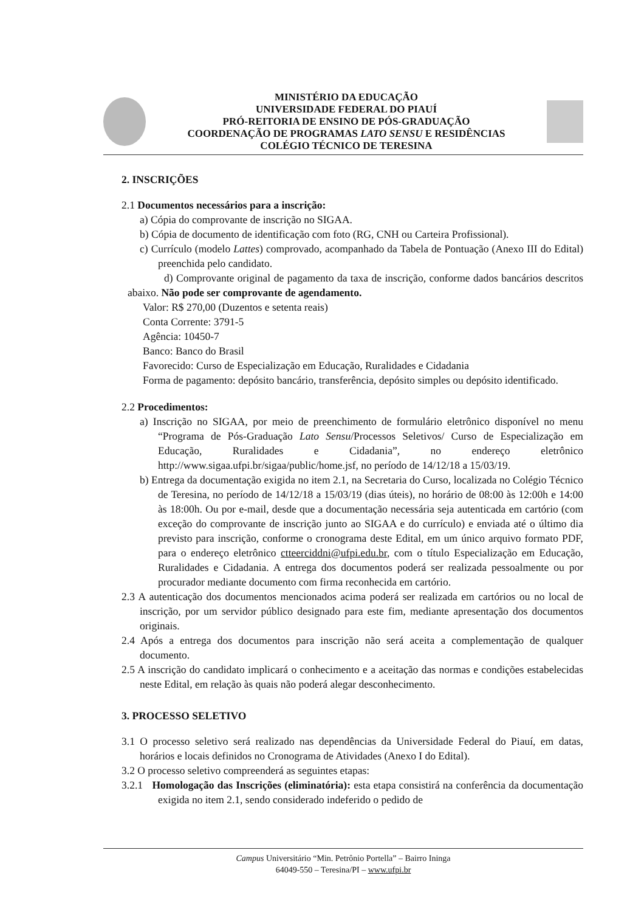MINISTÉRIO DA EDUCAÇÃO
UNIVERSIDADE FEDERAL DO PIAUÍ
PRÓ-REITORIA DE ENSINO DE PÓS-GRADUAÇÃO
COORDENAÇÃO DE PROGRAMAS LATO SENSU E RESIDÊNCIAS
COLÉGIO TÉCNICO DE TERESINA
2. INSCRIÇÕES
2.1 Documentos necessários para a inscrição:
a) Cópia do comprovante de inscrição no SIGAA.
b) Cópia de documento de identificação com foto (RG, CNH ou Carteira Profissional).
c) Currículo (modelo Lattes) comprovado, acompanhado da Tabela de Pontuação (Anexo III do Edital) preenchida pelo candidato.
d) Comprovante original de pagamento da taxa de inscrição, conforme dados bancários descritos abaixo. Não pode ser comprovante de agendamento.
Valor: R$ 270,00 (Duzentos e setenta reais)
Conta Corrente: 3791-5
Agência: 10450-7
Banco: Banco do Brasil
Favorecido: Curso de Especialização em Educação, Ruralidades e Cidadania
Forma de pagamento: depósito bancário, transferência, depósito simples ou depósito identificado.
2.2 Procedimentos:
a) Inscrição no SIGAA, por meio de preenchimento de formulário eletrônico disponível no menu “Programa de Pós-Graduação Lato Sensu/Processos Seletivos/ Curso de Especialização em Educação, Ruralidades e Cidadania”, no endereço eletrônico http://www.sigaa.ufpi.br/sigaa/public/home.jsf, no período de 14/12/18 a 15/03/19.
b) Entrega da documentação exigida no item 2.1, na Secretaria do Curso, localizada no Colégio Técnico de Teresina, no período de 14/12/18 a 15/03/19 (dias úteis), no horário de 08:00 às 12:00h e 14:00 às 18:00h. Ou por e-mail, desde que a documentação necessária seja autenticada em cartório (com exceção do comprovante de inscrição junto ao SIGAA e do currículo) e enviada até o último dia previsto para inscrição, conforme o cronograma deste Edital, em um único arquivo formato PDF, para o endereço eletrônico ctteerciddni@ufpi.edu.br, com o título Especialização em Educação, Ruralidades e Cidadania. A entrega dos documentos poderá ser realizada pessoalmente ou por procurador mediante documento com firma reconhecida em cartório.
2.3 A autenticação dos documentos mencionados acima poderá ser realizada em cartórios ou no local de inscrição, por um servidor público designado para este fim, mediante apresentação dos documentos originais.
2.4 Após a entrega dos documentos para inscrição não será aceita a complementação de qualquer documento.
2.5 A inscrição do candidato implicará o conhecimento e a aceitação das normas e condições estabelecidas neste Edital, em relação às quais não poderá alegar desconhecimento.
3. PROCESSO SELETIVO
3.1 O processo seletivo será realizado nas dependências da Universidade Federal do Piauí, em datas, horários e locais definidos no Cronograma de Atividades (Anexo I do Edital).
3.2 O processo seletivo compreenderá as seguintes etapas:
3.2.1 Homologação das Inscrições (eliminatória): esta etapa consistirá na conferência da documentação exigida no item 2.1, sendo considerado indeferido o pedido de
Campus Universitário “Min. Petrônio Portella” – Bairro Ininga
64049-550 – Teresina/PI – www.ufpi.br